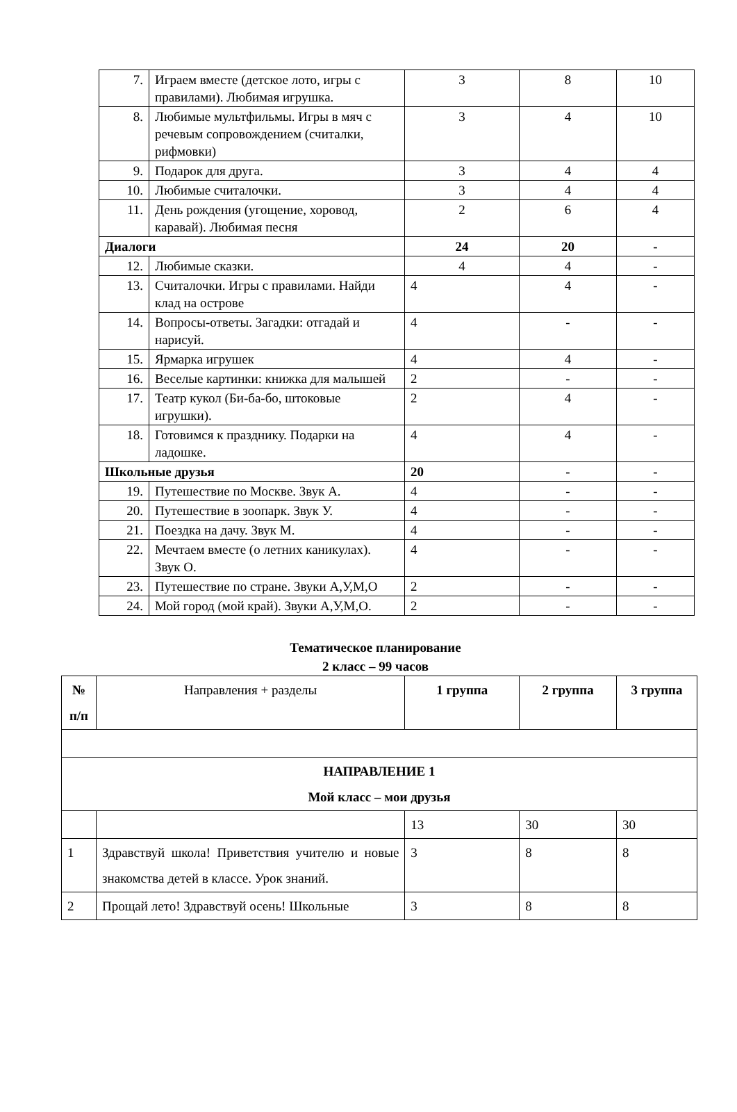| 7. | Играем вместе (детское лото, игры с правилами). Любимая игрушка. | 3 | 8 | 10 |
| 8. | Любимые мультфильмы. Игры в мяч с речевым сопровождением (считалки, рифмовки) | 3 | 4 | 10 |
| 9. | Подарок для друга. | 3 | 4 | 4 |
| 10. | Любимые считалочки. | 3 | 4 | 4 |
| 11. | День рождения (угощение, хоровод, каравай). Любимая песня | 2 | 6 | 4 |
| Диалоги | | 24 | 20 | - |
| 12. | Любимые сказки. | 4 | 4 | - |
| 13. | Считалочки. Игры с правилами. Найди клад на острове | 4 | 4 | - |
| 14. | Вопросы-ответы. Загадки: отгадай и нарисуй. | 4 | - | - |
| 15. | Ярмарка игрушек | 4 | 4 | - |
| 16. | Веселые картинки: книжка для малышей | 2 | - | - |
| 17. | Театр кукол (Би-ба-бо, штоковые игрушки). | 2 | 4 | - |
| 18. | Готовимся к празднику. Подарки на ладошке. | 4 | 4 | - |
| Школьные друзья | | 20 | - | - |
| 19. | Путешествие по Москве. Звук А. | 4 | - | - |
| 20. | Путешествие в зоопарк. Звук У. | 4 | - | - |
| 21. | Поездка на дачу. Звук М. | 4 | - | - |
| 22. | Мечтаем вместе (о летних каникулах). Звук О. | 4 | - | - |
| 23. | Путешествие по стране. Звуки А,У,М,О | 2 | - | - |
| 24. | Мой город (мой край). Звуки А,У,М,О. | 2 | - | - |
Тематическое планирование
2 класс – 99 часов
| № п/п | Направления + разделы | 1 группа | 2 группа | 3 группа |
| --- | --- | --- | --- | --- |
| НАПРАВЛЕНИЕ 1 Мой класс – мои друзья | | | | |
| | | 13 | 30 | 30 |
| 1 | Здравствуй школа! Приветствия учителю и новые знакомства детей в классе. Урок знаний. | 3 | 8 | 8 |
| 2 | Прощай лето! Здравствуй осень! Школьные | 3 | 8 | 8 |